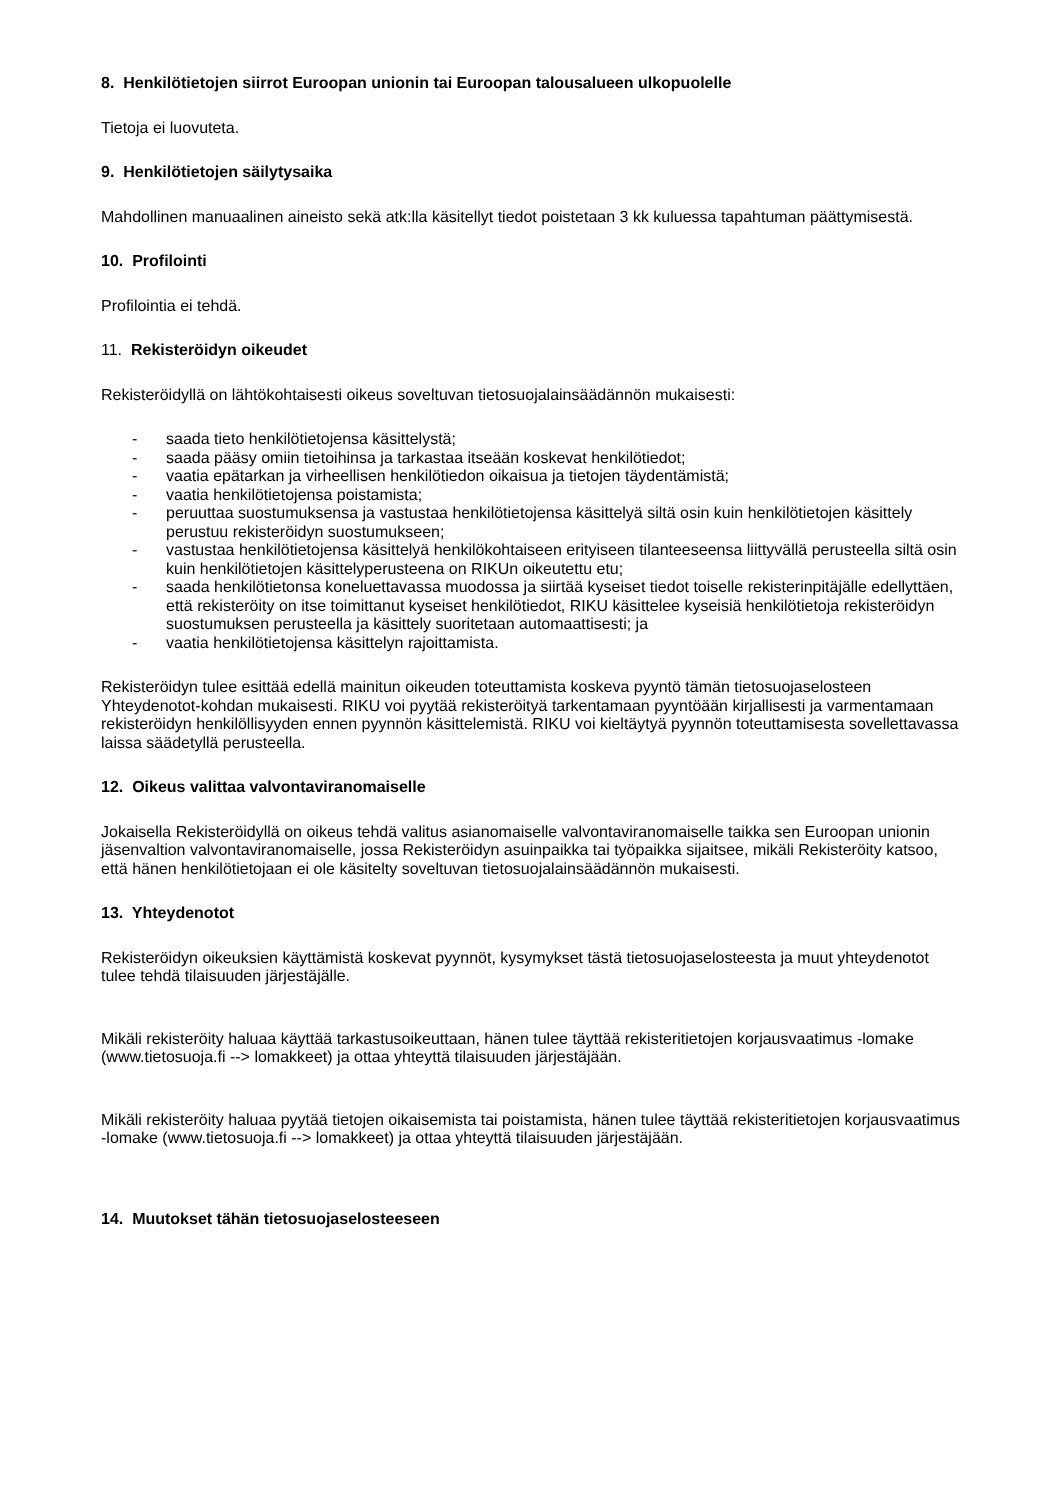8. Henkilötietojen siirrot Euroopan unionin tai Euroopan talousalueen ulkopuolelle
Tietoja ei luovuteta.
9. Henkilötietojen säilytysaika
Mahdollinen manuaalinen aineisto sekä atk:lla käsitellyt tiedot poistetaan 3 kk kuluessa tapahtuman päättymisestä.
10. Profilointi
Profilointia ei tehdä.
11. Rekisteröidyn oikeudet
Rekisteröidyllä on lähtökohtaisesti oikeus soveltuvan tietosuojalainsäädännön mukaisesti:
- saada tieto henkilötietojensa käsittelystä;
- saada pääsy omiin tietoihinsa ja tarkastaa itseään koskevat henkilötiedot;
- vaatia epätarkan ja virheellisen henkilötiedon oikaisua ja tietojen täydentämistä;
- vaatia henkilötietojensa poistamista;
- peruuttaa suostumuksensa ja vastustaa henkilötietojensa käsittelyä siltä osin kuin henkilötietojen käsittely perustuu rekisteröidyn suostumukseen;
- vastustaa henkilötietojensa käsittelyä henkilökohtaiseen erityiseen tilanteeseensa liittyvällä perusteella siltä osin kuin henkilötietojen käsittelyperusteena on RIKUn oikeutettu etu;
- saada henkilötietonsa koneluettavassa muodossa ja siirtää kyseiset tiedot toiselle rekisterinpitäjälle edellyttäen, että rekisteröity on itse toimittanut kyseiset henkilötiedot, RIKU käsittelee kyseisiä henkilötietoja rekisteröidyn suostumuksen perusteella ja käsittely suoritetaan automaattisesti; ja
- vaatia henkilötietojensa käsittelyn rajoittamista.
Rekisteröidyn tulee esittää edellä mainitun oikeuden toteuttamista koskeva pyyntö tämän tietosuojaselosteen Yhteydenotot-kohdan mukaisesti. RIKU voi pyytää rekisteröityä tarkentamaan pyyntöään kirjallisesti ja varmentamaan rekisteröidyn henkilöllisyyden ennen pyynnön käsittelemistä. RIKU voi kieltäytyä pyynnön toteuttamisesta sovellettavassa laissa säädetyllä perusteella.
12. Oikeus valittaa valvontaviranomaiselle
Jokaisella Rekisteröidyllä on oikeus tehdä valitus asianomaiselle valvontaviranomaiselle taikka sen Euroopan unionin jäsenvaltion valvontaviranomaiselle, jossa Rekisteröidyn asuinpaikka tai työpaikka sijaitsee, mikäli Rekisteröity katsoo, että hänen henkilötietojaan ei ole käsitelty soveltuvan tietosuojalainsäädännön mukaisesti.
13. Yhteydenotot
Rekisteröidyn oikeuksien käyttämistä koskevat pyynnöt, kysymykset tästä tietosuojaselosteesta ja muut yhteydenotot tulee tehdä tilaisuuden järjestäjälle.
Mikäli rekisteröity haluaa käyttää tarkastusoikeuttaan, hänen tulee täyttää rekisteritietojen korjausvaatimus -lomake (www.tietosuoja.fi --> lomakkeet) ja ottaa yhteyttä tilaisuuden järjestäjään.
Mikäli rekisteröity haluaa pyytää tietojen oikaisemista tai poistamista, hänen tulee täyttää rekisteritietojen korjausvaatimus -lomake (www.tietosuoja.fi --> lomakkeet) ja ottaa yhteyttä tilaisuuden järjestäjään.
14. Muutokset tähän tietosuojaselosteeseen